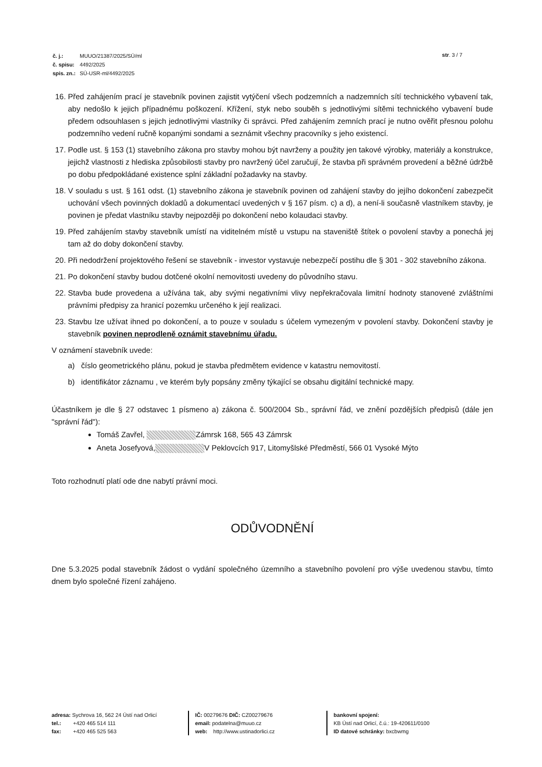| č. j.: | MUUO/21387/2025/SÚ/ml |
| č. spisu: | 4492/2025 |
| spis. zn.: | SÚ-USR-ml/4492/2025 |
str. 3 / 7
16. Před zahájením prací je stavebník povinen zajistit vytýčení všech podzemních a nadzemních sítí technického vybavení tak, aby nedošlo k jejich případnému poškození. Křížení, styk nebo souběh s jednotlivými sítěmi technického vybavení bude předem odsouhlasen s jejich jednotlivými vlastníky či správci. Před zahájením zemních prací je nutno ověřit přesnou polohu podzemního vedení ručně kopanými sondami a seznámit všechny pracovníky s jeho existencí.
17. Podle ust. § 153 (1) stavebního zákona pro stavby mohou být navrženy a použity jen takové výrobky, materiály a konstrukce, jejichž vlastnosti z hlediska způsobilosti stavby pro navržený účel zaručují, že stavba při správném provedení a běžné údržbě po dobu předpokládané existence splní základní požadavky na stavby.
18. V souladu s ust. § 161 odst. (1) stavebního zákona je stavebník povinen od zahájení stavby do jejího dokončení zabezpečit uchování všech povinných dokladů a dokumentací uvedených v § 167 písm. c) a d), a není-li současně vlastníkem stavby, je povinen je předat vlastníku stavby nejpozději po dokončení nebo kolaudaci stavby.
19. Před zahájením stavby stavebník umístí na viditelném místě u vstupu na staveniště štítek o povolení stavby a ponechá jej tam až do doby dokončení stavby.
20. Při nedodržení projektového řešení se stavebník - investor vystavuje nebezpečí postihu dle § 301 - 302 stavebního zákona.
21. Po dokončení stavby budou dotčené okolní nemovitosti uvedeny do původního stavu.
22. Stavba bude provedena a užívána tak, aby svými negativními vlivy nepřekračovala limitní hodnoty stanovené zvláštními právními předpisy za hranicí pozemku určeného k její realizaci.
23. Stavbu lze užívat ihned po dokončení, a to pouze v souladu s účelem vymezeným v povolení stavby. Dokončení stavby je stavebník povinen neprodleně oznámit stavebnímu úřadu.
V oznámení stavebník uvede:
a) číslo geometrického plánu, pokud je stavba předmětem evidence v katastru nemovitostí.
b) identifikátor záznamu , ve kterém byly popsány změny týkající se obsahu digitální technické mapy.
Účastníkem je dle § 27 odstavec 1 písmeno a) zákona č. 500/2004 Sb., správní řád, ve znění pozdějších předpisů (dále jen "správní řád"):
Tomáš Zavřel, Zámrsk 168, 565 43 Zámrsk
Aneta Josefyová, V Peklovcích 917, Litomyšlské Předměstí, 566 01 Vysoké Mýto
Toto rozhodnutí platí ode dne nabytí právní moci.
ODŮVODNĚNÍ
Dne 5.3.2025 podal stavebník žádost o vydání společného územního a stavebního povolení pro výše uvedenou stavbu, tímto dnem bylo společné řízení zahájeno.
adresa: Sychrova 16, 562 24 Ústí nad Orlicí
tel.: +420 465 514 111
fax: +420 465 525 563
IČ: 00279676 DIČ: CZ00279676
email: podatelna@muuo.cz
web: http://www.ustinadorlici.cz
bankovní spojení:
KB Ústí nad Orlicí, č.ú.: 19-420611/0100
ID datové schránky: bxcbwmg